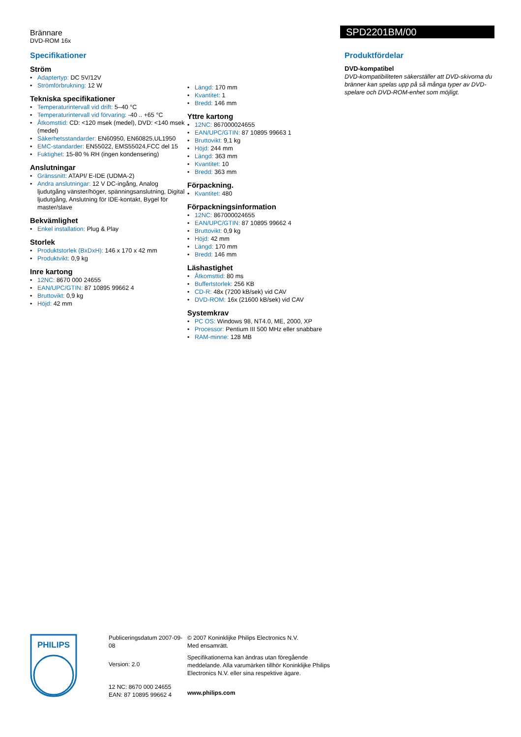Brännare
DVD-ROM 16x
SPD2201BM/00
Specifikationer
Ström
Adaptertyp: DC 5V/12V
Strömförbrukning: 12 W
Tekniska specifikationer
Temperaturintervall vid drift: 5–40 °C
Temperaturintervall vid förvaring: -40 .. +65 °C
Åtkomsttid: CD: <120 msek (medel), DVD: <140 msek (medel)
Säkerhetsstandarder: EN60950, EN60825,UL1950
EMC-standarder: EN55022, EMS55024,FCC del 15
Fuktighet: 15-80 % RH (ingen kondensering)
Anslutningar
Gränssnitt: ATAPI/ E-IDE (UDMA-2)
Andra anslutningar: 12 V DC-ingång, Analog ljudutgång vänster/höger, spänningsanslutning, Digital ljudutgång, Anslutning för IDE-kontakt, Bygel för master/slave
Bekvämlighet
Enkel installation: Plug & Play
Storlek
Produktstorlek (BxDxH): 146 x 170 x 42 mm
Produktvikt: 0,9 kg
Inre kartong
12NC: 8670 000 24655
EAN/UPC/GTIN: 87 10895 99662 4
Bruttovikt: 0,9 kg
Höjd: 42 mm
Längd: 170 mm
Kvantitet: 1
Bredd: 146 mm
Yttre kartong
12NC: 867000024655
EAN/UPC/GTIN: 87 10895 99663 1
Bruttovikt: 9,1 kg
Höjd: 244 mm
Längd: 363 mm
Kvantitet: 10
Bredd: 363 mm
Förpackning.
Kvantitet: 480
Förpackningsinformation
12NC: 867000024655
EAN/UPC/GTIN: 87 10895 99662 4
Bruttovikt: 0,9 kg
Höjd: 42 mm
Längd: 170 mm
Bredd: 146 mm
Läshastighet
Åtkomsttid: 80 ms
Buffertstorlek: 256 KB
CD-R: 48x (7200 kB/sek) vid CAV
DVD-ROM: 16x (21600 kB/sek) vid CAV
Systemkrav
PC OS: Windows 98, NT4.0, ME, 2000, XP
Processor: Pentium III 500 MHz eller snabbare
RAM-minne: 128 MB
Produktfördelar
DVD-kompatibel
DVD-kompatibiliteten säkerställer att DVD-skivorna du bränner kan spelas upp på så många typer av DVD-spelare och DVD-ROM-enhet som möjligt.
PHILIPS
Publiceringsdatum 2007-09-08
Version: 2.0
12 NC: 8670 000 24655
EAN: 87 10895 99662 4
© 2007 Koninklijke Philips Electronics N.V.
Med ensamrätt.
Specifikationerna kan ändras utan föregående meddelande. Alla varumärken tillhör Koninklijke Philips Electronics N.V. eller sina respektive ägare.
www.philips.com